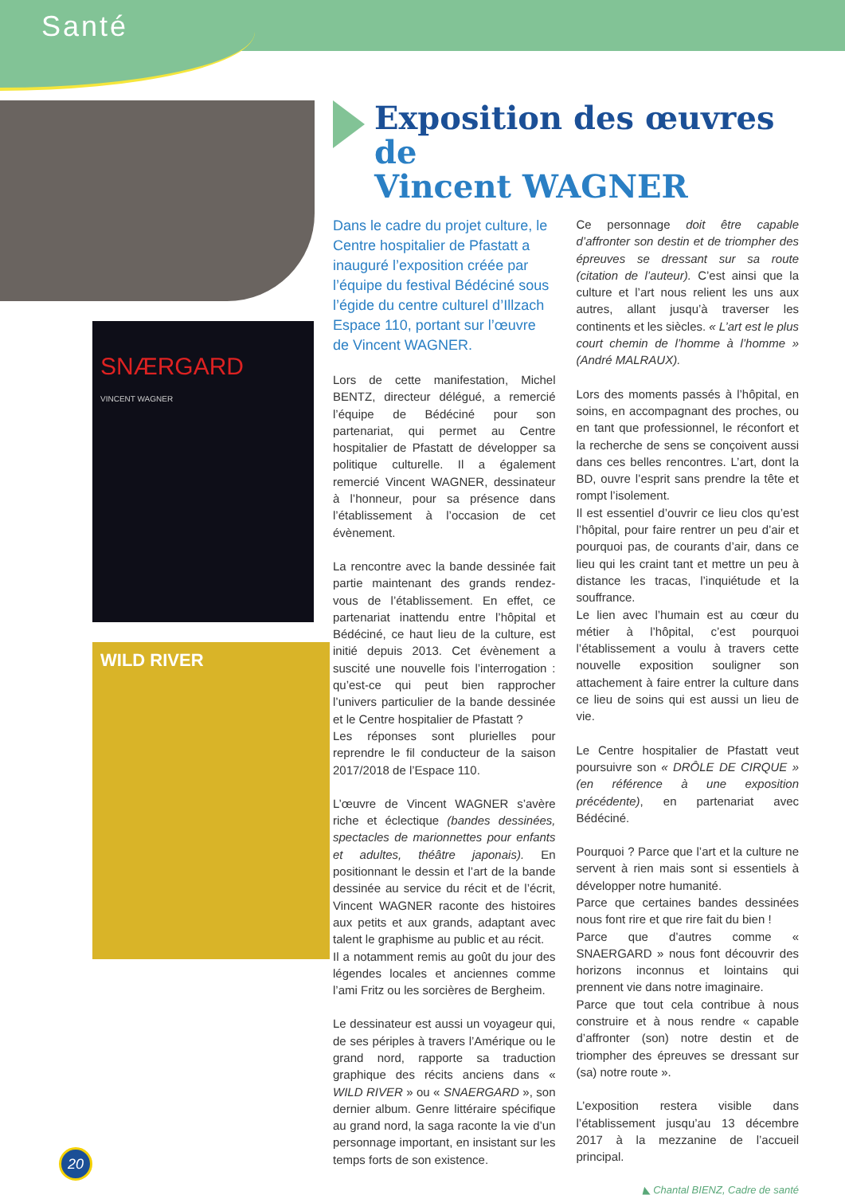Santé
SNÆRGARD
VINCENT WAGNER
WILD RIVER
Exposition des œuvres de
Vincent WAGNER
Dans le cadre du projet culture, le Centre hospitalier de Pfastatt a inauguré l’exposition créée par l’équipe du festival Bédéciné sous l’égide du centre culturel d’Illzach Espace 110, portant sur l’œuvre de Vincent WAGNER.
Lors de cette manifestation, Michel BENTZ, directeur délégué, a remercié l’équipe de Bédéciné pour son partenariat, qui permet au Centre hospitalier de Pfastatt de développer sa politique culturelle. Il a également remercié Vincent WAGNER, dessinateur à l’honneur, pour sa présence dans l’établissement à l’occasion de cet évènement.
La rencontre avec la bande dessinée fait partie maintenant des grands rendez-vous de l’établissement. En effet, ce partenariat inattendu entre l’hôpital et Bédéciné, ce haut lieu de la culture, est initié depuis 2013. Cet évènement a suscité une nouvelle fois l’interrogation : qu’est-ce qui peut bien rapprocher l’univers particulier de la bande dessinée et le Centre hospitalier de Pfastatt ?
Les réponses sont plurielles pour reprendre le fil conducteur de la saison 2017/2018 de l’Espace 110.
L’œuvre de Vincent WAGNER s’avère riche et éclectique (bandes dessinées, spectacles de marionnettes pour enfants et adultes, théâtre japonais). En positionnant le dessin et l’art de la bande dessinée au service du récit et de l’écrit, Vincent WAGNER raconte des histoires aux petits et aux grands, adaptant avec talent le graphisme au public et au récit.
Il a notamment remis au goût du jour des légendes locales et anciennes comme l’ami Fritz ou les sorcières de Bergheim.
Le dessinateur est aussi un voyageur qui, de ses périples à travers l’Amérique ou le grand nord, rapporte sa traduction graphique des récits anciens dans « WILD RIVER » ou « SNAERGARD », son dernier album. Genre littéraire spécifique au grand nord, la saga raconte la vie d’un personnage important, en insistant sur les temps forts de son existence.
Ce personnage doit être capable d’affronter son destin et de triompher des épreuves se dressant sur sa route (citation de l’auteur). C’est ainsi que la culture et l’art nous relient les uns aux autres, allant jusqu’à traverser les continents et les siècles. « L’art est le plus court chemin de l’homme à l’homme » (André MALRAUX).
Lors des moments passés à l’hôpital, en soins, en accompagnant des proches, ou en tant que professionnel, le réconfort et la recherche de sens se conçoivent aussi dans ces belles rencontres. L’art, dont la BD, ouvre l’esprit sans prendre la tête et rompt l’isolement.
Il est essentiel d’ouvrir ce lieu clos qu’est l’hôpital, pour faire rentrer un peu d’air et pourquoi pas, de courants d’air, dans ce lieu qui les craint tant et mettre un peu à distance les tracas, l’inquiétude et la souffrance.
Le lien avec l’humain est au cœur du métier à l’hôpital, c’est pourquoi l’établissement a voulu à travers cette nouvelle exposition souligner son attachement à faire entrer la culture dans ce lieu de soins qui est aussi un lieu de vie.
Le Centre hospitalier de Pfastatt veut poursuivre son « DRÔLE DE CIRQUE » (en référence à une exposition précédente), en partenariat avec Bédéciné.
Pourquoi ? Parce que l’art et la culture ne servent à rien mais sont si essentiels à développer notre humanité.
Parce que certaines bandes dessinées nous font rire et que rire fait du bien !
Parce que d’autres comme « SNAERGARD » nous font découvrir des horizons inconnus et lointains qui prennent vie dans notre imaginaire.
Parce que tout cela contribue à nous construire et à nous rendre « capable d’affronter (son) notre destin et de triompher des épreuves se dressant sur (sa) notre route ».
L’exposition restera visible dans l’établissement jusqu’au 13 décembre 2017 à la mezzanine de l’accueil principal.
◣ Chantal BIENZ, Cadre de santé
20